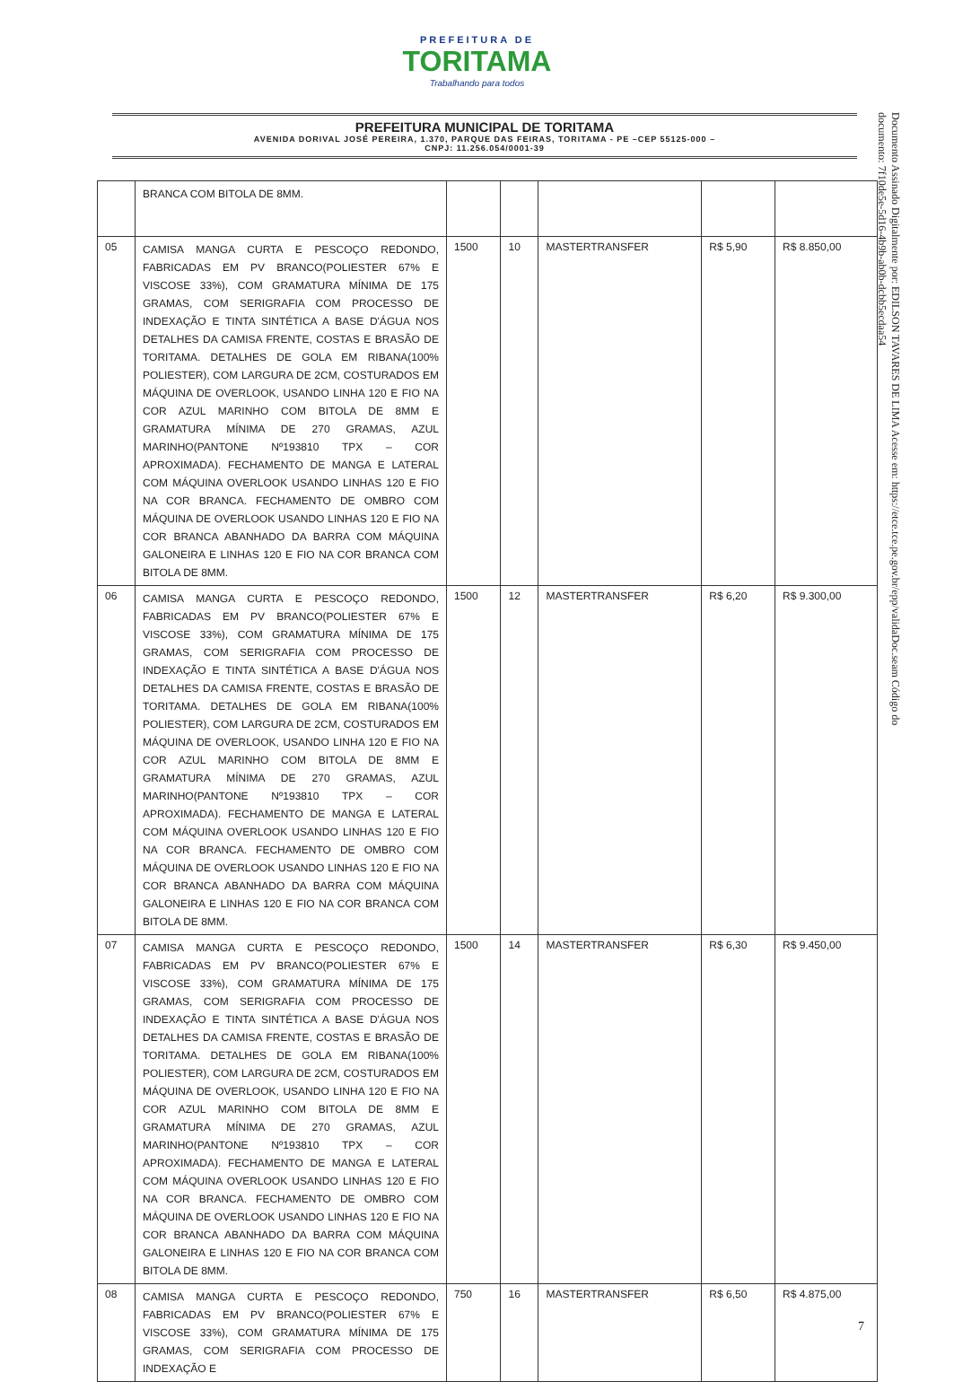PREFEITURA DE
TORITAMA
Trabalhando para todos
PREFEITURA MUNICIPAL DE TORITAMA
AVENIDA DORIVAL JOSÉ PEREIRA, 1.370, PARQUE DAS FEIRAS, TORITAMA - PE –CEP 55125-000 –
CNPJ: 11.256.054/0001-39
Documento Assinado Digitalmente por: EDILSON TAVARES DE LIMA Acesse em: https://etce.tce.pe.gov.br/epp/validaDoc.seam Código do documento: 7f10de5e-5d16-4b9b-ab0b-dcbb5ecdaa54
| | BRANCA COM BITOLA DE 8MM. | | | | | |
| 05 | CAMISA MANGA CURTA E PESCOÇO REDONDO, FABRICADAS EM PV BRANCO(POLIESTER 67% E VISCOSE 33%), COM GRAMATURA MÍNIMA DE 175 GRAMAS, COM SERIGRAFIA COM PROCESSO DE INDEXAÇÃO E TINTA SINTÉTICA A BASE D'ÁGUA NOS DETALHES DA CAMISA FRENTE, COSTAS E BRASÃO DE TORITAMA. DETALHES DE GOLA EM RIBANA(100% POLIESTER), COM LARGURA DE 2CM, COSTURADOS EM MÁQUINA DE OVERLOOK, USANDO LINHA 120 E FIO NA COR AZUL MARINHO COM BITOLA DE 8MM E GRAMATURA MÍNIMA DE 270 GRAMAS, AZUL MARINHO(PANTONE Nº193810 TPX – COR APROXIMADA). FECHAMENTO DE MANGA E LATERAL COM MÁQUINA OVERLOOK USANDO LINHAS 120 E FIO NA COR BRANCA. FECHAMENTO DE OMBRO COM MÁQUINA DE OVERLOOK USANDO LINHAS 120 E FIO NA COR BRANCA ABANHADO DA BARRA COM MÁQUINA GALONEIRA E LINHAS 120 E FIO NA COR BRANCA COM BITOLA DE 8MM. | 1500 | 10 | MASTERTRANSFER | R$ 5,90 | R$ 8.850,00 |
| 06 | CAMISA MANGA CURTA E PESCOÇO REDONDO, FABRICADAS EM PV BRANCO(POLIESTER 67% E VISCOSE 33%), COM GRAMATURA MÍNIMA DE 175 GRAMAS, COM SERIGRAFIA COM PROCESSO DE INDEXAÇÃO E TINTA SINTÉTICA A BASE D'ÁGUA NOS DETALHES DA CAMISA FRENTE, COSTAS E BRASÃO DE TORITAMA. DETALHES DE GOLA EM RIBANA(100% POLIESTER), COM LARGURA DE 2CM, COSTURADOS EM MÁQUINA DE OVERLOOK, USANDO LINHA 120 E FIO NA COR AZUL MARINHO COM BITOLA DE 8MM E GRAMATURA MÍNIMA DE 270 GRAMAS, AZUL MARINHO(PANTONE Nº193810 TPX – COR APROXIMADA). FECHAMENTO DE MANGA E LATERAL COM MÁQUINA OVERLOOK USANDO LINHAS 120 E FIO NA COR BRANCA. FECHAMENTO DE OMBRO COM MÁQUINA DE OVERLOOK USANDO LINHAS 120 E FIO NA COR BRANCA ABANHADO DA BARRA COM MÁQUINA GALONEIRA E LINHAS 120 E FIO NA COR BRANCA COM BITOLA DE 8MM. | 1500 | 12 | MASTERTRANSFER | R$ 6,20 | R$ 9.300,00 |
| 07 | CAMISA MANGA CURTA E PESCOÇO REDONDO, FABRICADAS EM PV BRANCO(POLIESTER 67% E VISCOSE 33%), COM GRAMATURA MÍNIMA DE 175 GRAMAS, COM SERIGRAFIA COM PROCESSO DE INDEXAÇÃO E TINTA SINTÉTICA A BASE D'ÁGUA NOS DETALHES DA CAMISA FRENTE, COSTAS E BRASÃO DE TORITAMA. DETALHES DE GOLA EM RIBANA(100% POLIESTER), COM LARGURA DE 2CM, COSTURADOS EM MÁQUINA DE OVERLOOK, USANDO LINHA 120 E FIO NA COR AZUL MARINHO COM BITOLA DE 8MM E GRAMATURA MÍNIMA DE 270 GRAMAS, AZUL MARINHO(PANTONE Nº193810 TPX – COR APROXIMADA). FECHAMENTO DE MANGA E LATERAL COM MÁQUINA OVERLOOK USANDO LINHAS 120 E FIO NA COR BRANCA. FECHAMENTO DE OMBRO COM MÁQUINA DE OVERLOOK USANDO LINHAS 120 E FIO NA COR BRANCA ABANHADO DA BARRA COM MÁQUINA GALONEIRA E LINHAS 120 E FIO NA COR BRANCA COM BITOLA DE 8MM. | 1500 | 14 | MASTERTRANSFER | R$ 6,30 | R$ 9.450,00 |
| 08 | CAMISA MANGA CURTA E PESCOÇO REDONDO, FABRICADAS EM PV BRANCO(POLIESTER 67% E VISCOSE 33%), COM GRAMATURA MÍNIMA DE 175 GRAMAS, COM SERIGRAFIA COM PROCESSO DE INDEXAÇÃO E | 750 | 16 | MASTERTRANSFER | R$ 6,50 | R$ 4.875,00 |
7